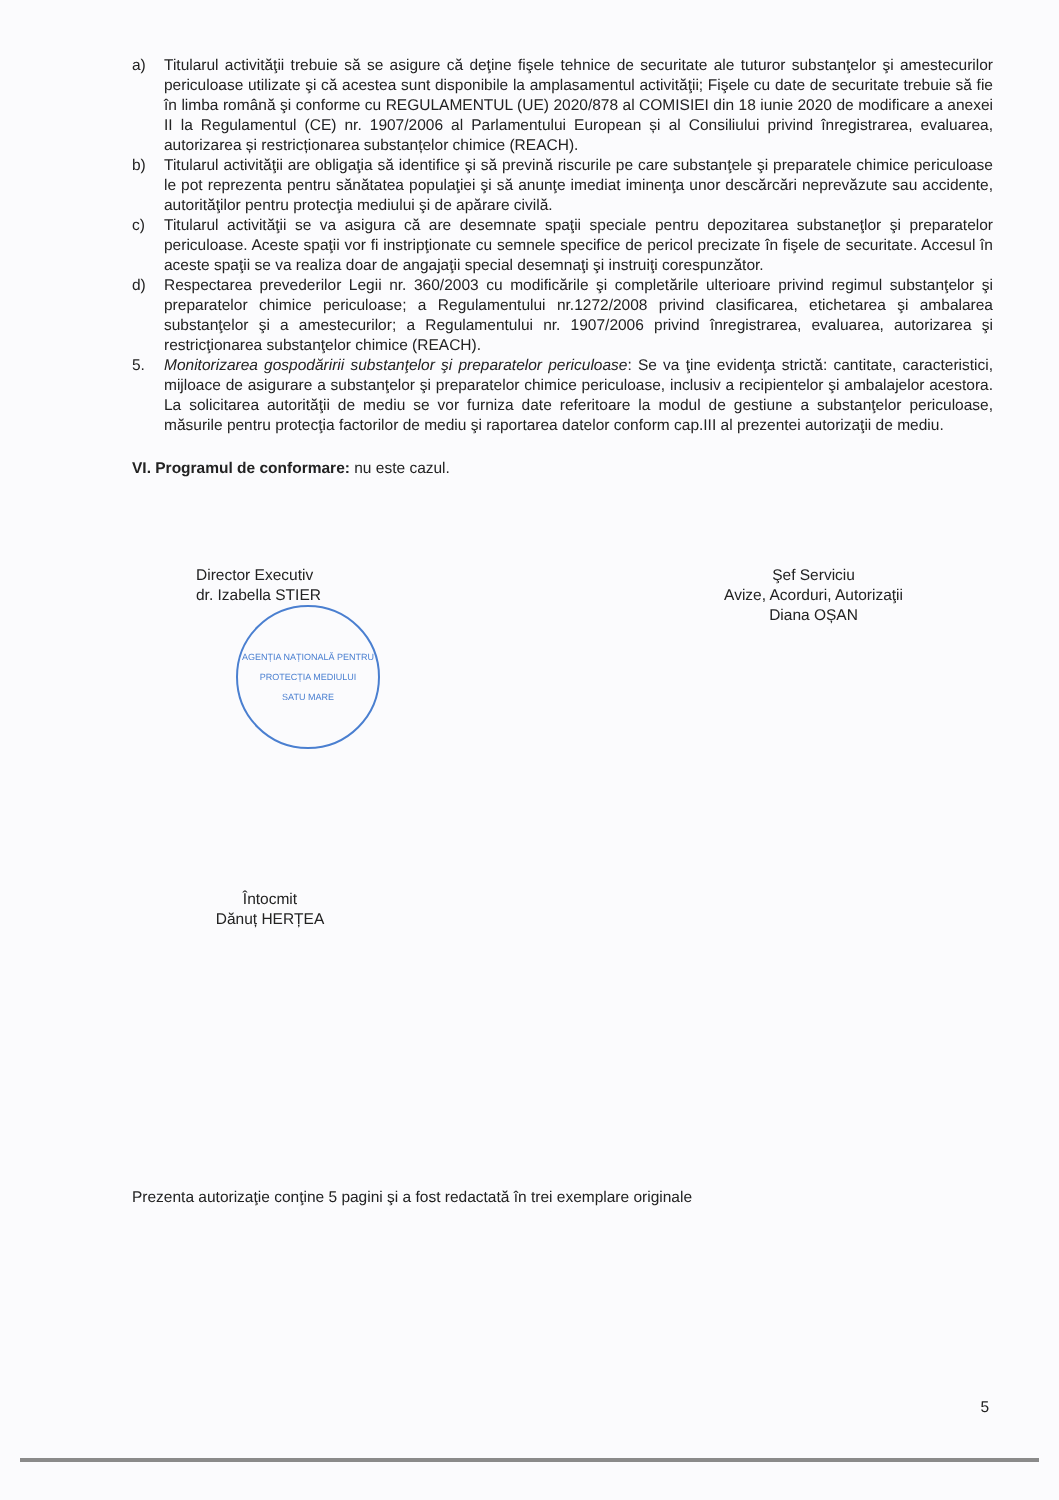a) Titularul activităţii trebuie să se asigure că deţine fişele tehnice de securitate ale tuturor substanţelor şi amestecurilor periculoase utilizate şi că acestea sunt disponibile la amplasamentul activităţii; Fişele cu date de securitate trebuie să fie în limba română şi conforme cu REGULAMENTUL (UE) 2020/878 al COMISIEI din 18 iunie 2020 de modificare a anexei II la Regulamentul (CE) nr. 1907/2006 al Parlamentului European și al Consiliului privind înregistrarea, evaluarea, autorizarea și restricționarea substanțelor chimice (REACH).
b) Titularul activităţii are obligaţia să identifice şi să prevină riscurile pe care substanţele şi preparatele chimice periculoase le pot reprezenta pentru sănătatea populaţiei şi să anunţe imediat iminenţa unor descărcări neprevăzute sau accidente, autorităţilor pentru protecţia mediului şi de apărare civilă.
c) Titularul activităţii se va asigura că are desemnate spaţii speciale pentru depozitarea substaneţlor şi preparatelor periculoase. Aceste spaţii vor fi instripţionate cu semnele specifice de pericol precizate în fişele de securitate. Accesul în aceste spaţii se va realiza doar de angajaţii special desemnaţi şi instruiţi corespunzător.
d) Respectarea prevederilor Legii nr. 360/2003 cu modificările şi completările ulterioare privind regimul substanţelor şi preparatelor chimice periculoase; a Regulamentului nr.1272/2008 privind clasificarea, etichetarea şi ambalarea substanţelor şi a amestecurilor; a Regulamentului nr. 1907/2006 privind înregistrarea, evaluarea, autorizarea şi restricţionarea substanţelor chimice (REACH).
5. Monitorizarea gospodăririi substanţelor şi preparatelor periculoase: Se va ţine evidenţa strictă: cantitate, caracteristici, mijloace de asigurare a substanţelor şi preparatelor chimice periculoase, inclusiv a recipientelor şi ambalajelor acestora. La solicitarea autorităţii de mediu se vor furniza date referitoare la modul de gestiune a substanţelor periculoase, măsurile pentru protecţia factorilor de mediu şi raportarea datelor conform cap.III al prezentei autorizaţii de mediu.
VI. Programul de conformare: nu este cazul.
Director Executiv
dr. Izabella STIER
AGENȚIA NAȚIONALĂ PENTRU PROTECȚIA MEDIULUI
SATU MARE
Şef Serviciu
Avize, Acorduri, Autorizaţii
Diana OȘAN
Întocmit
Dănuț HERȚEA
Prezenta autorizaţie conţine 5 pagini şi a fost redactată în trei exemplare originale
5